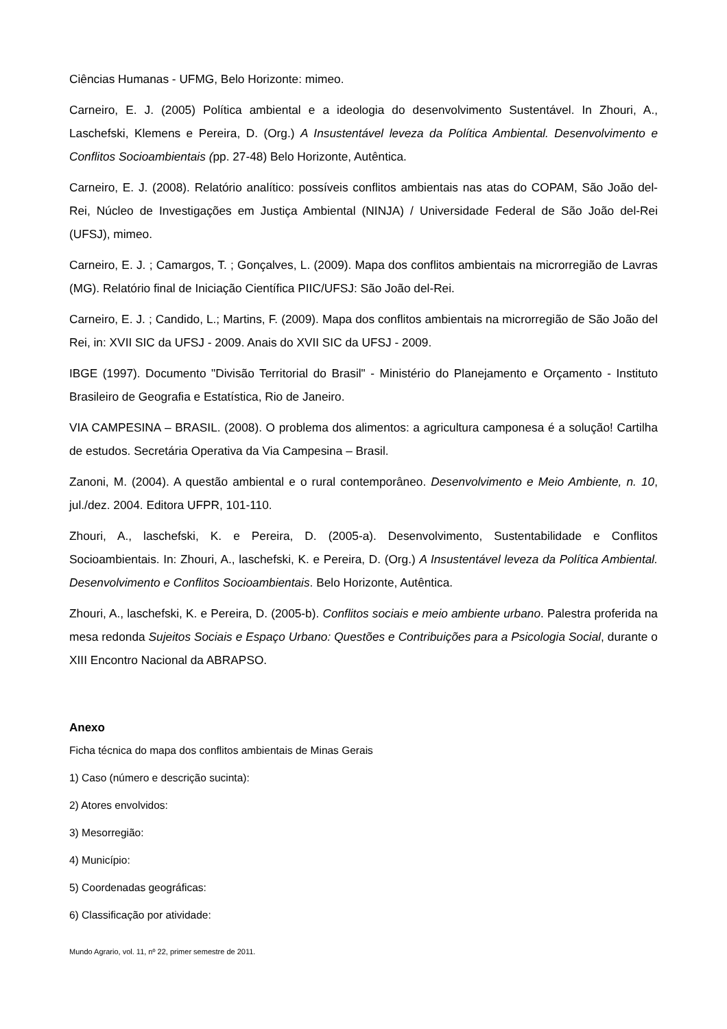Ciências Humanas - UFMG, Belo Horizonte: mimeo.
Carneiro, E. J. (2005) Política ambiental e a ideologia do desenvolvimento Sustentável. In Zhouri, A., Laschefski, Klemens e Pereira, D. (Org.) A Insustentável leveza da Política Ambiental. Desenvolvimento e Conflitos Socioambientais (pp. 27-48) Belo Horizonte, Autêntica.
Carneiro, E. J. (2008). Relatório analítico: possíveis conflitos ambientais nas atas do COPAM, São João del-Rei, Núcleo de Investigações em Justiça Ambiental (NINJA) / Universidade Federal de São João del-Rei (UFSJ), mimeo.
Carneiro, E. J. ; Camargos, T. ; Gonçalves, L. (2009). Mapa dos conflitos ambientais na microrregião de Lavras (MG). Relatório final de Iniciação Científica PIIC/UFSJ: São João del-Rei.
Carneiro, E. J. ; Candido, L.; Martins, F. (2009). Mapa dos conflitos ambientais na microrregião de São João del Rei, in: XVII SIC da UFSJ - 2009. Anais do XVII SIC da UFSJ - 2009.
IBGE (1997). Documento "Divisão Territorial do Brasil" - Ministério do Planejamento e Orçamento - Instituto Brasileiro de Geografia e Estatística, Rio de Janeiro.
VIA CAMPESINA – BRASIL. (2008). O problema dos alimentos: a agricultura camponesa é a solução! Cartilha de estudos. Secretária Operativa da Via Campesina – Brasil.
Zanoni, M. (2004). A questão ambiental e o rural contemporâneo. Desenvolvimento e Meio Ambiente, n. 10, jul./dez. 2004. Editora UFPR, 101-110.
Zhouri, A., laschefski, K. e Pereira, D. (2005-a). Desenvolvimento, Sustentabilidade e Conflitos Socioambientais. In: Zhouri, A., laschefski, K. e Pereira, D. (Org.) A Insustentável leveza da Política Ambiental. Desenvolvimento e Conflitos Socioambientais. Belo Horizonte, Autêntica.
Zhouri, A., laschefski, K. e Pereira, D. (2005-b). Conflitos sociais e meio ambiente urbano. Palestra proferida na mesa redonda Sujeitos Sociais e Espaço Urbano: Questões e Contribuições para a Psicologia Social, durante o XIII Encontro Nacional da ABRAPSO.
Anexo
Ficha técnica do mapa dos conflitos ambientais de Minas Gerais
1) Caso (número e descrição sucinta):
2) Atores envolvidos:
3) Mesorregião:
4) Município:
5) Coordenadas geográficas:
6) Classificação por atividade:
Mundo Agrario, vol. 11, nº 22, primer semestre de 2011.